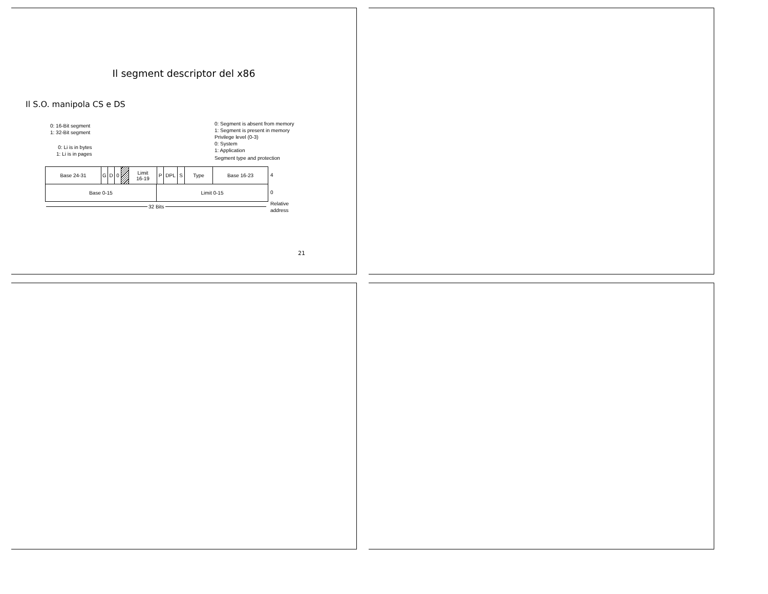Il segment descriptor del x86
Il S.O. manipola CS e DS
0: 16-Bit segment
1: 32-Bit segment
0: Li is in bytes
1: Li is in pages
0: Segment is absent from memory
1: Segment is present in memory
Privilege level (0-3)
0: System
1: Application
Segment type and protection
Base 24-31 G D 0 Limit
16-19
P DPL S Type Base 16-23
4
Base 0-15 Limit 0-15
0
32 Bits
Relative
address
21